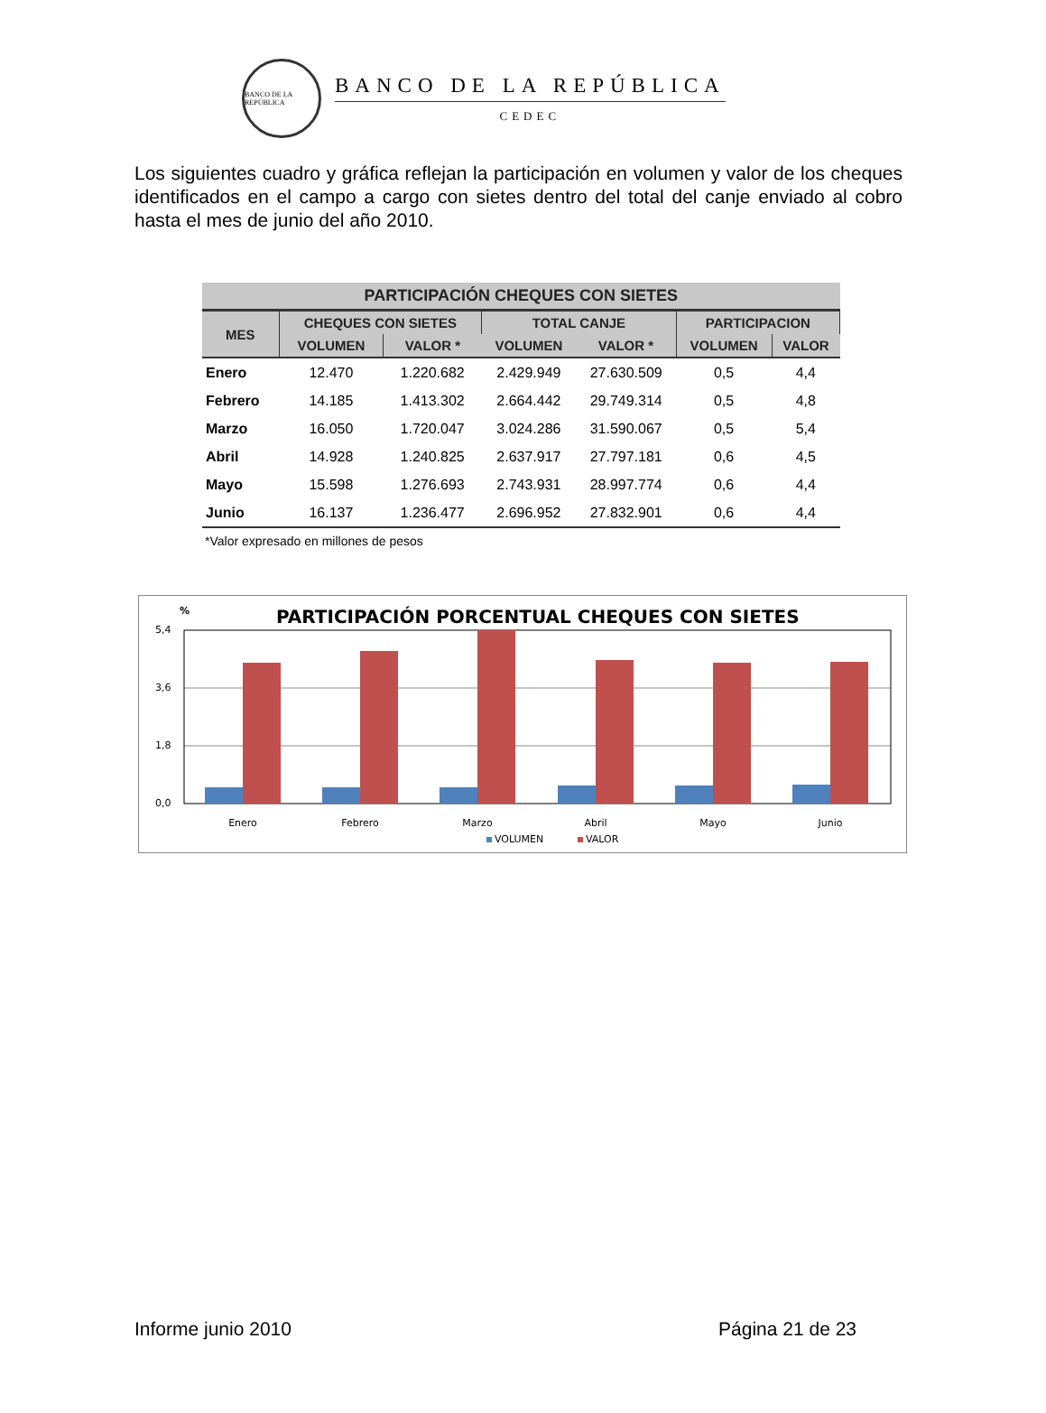BANCO DE LA REPÚBLICA
BANCO DE LA REPÚBLICA
CEDEC
Los siguientes cuadro y gráfica reflejan la participación en volumen y valor de los cheques identificados en el campo a cargo con sietes dentro del total del canje enviado al cobro hasta el mes de junio del año 2010.
| PARTICIPACIÓN CHEQUES CON SIETES | | | | | | |
| --- | --- | --- | --- | --- | --- | --- |
| MES | CHEQUES CON SIETES | | TOTAL CANJE | | PARTICIPACION | |
| | VOLUMEN | VALOR * | VOLUMEN | VALOR * | VOLUMEN | VALOR |
| Enero | 12.470 | 1.220.682 | 2.429.949 | 27.630.509 | 0,5 | 4,4 |
| Febrero | 14.185 | 1.413.302 | 2.664.442 | 29.749.314 | 0,5 | 4,8 |
| Marzo | 16.050 | 1.720.047 | 3.024.286 | 31.590.067 | 0,5 | 5,4 |
| Abril | 14.928 | 1.240.825 | 2.637.917 | 27.797.181 | 0,6 | 4,5 |
| Mayo | 15.598 | 1.276.693 | 2.743.931 | 28.997.774 | 0,6 | 4,4 |
| Junio | 16.137 | 1.236.477 | 2.696.952 | 27.832.901 | 0,6 | 4,4 |
*Valor expresado en millones de pesos
%
PARTICIPACIÓN PORCENTUAL CHEQUES CON SIETES
5,4
3,6
1,8
0,0
Enero
Febrero
Marzo
Abril
Mayo
Junio
VOLUMEN
VALOR
Informe junio 2010 Página 21 de 23